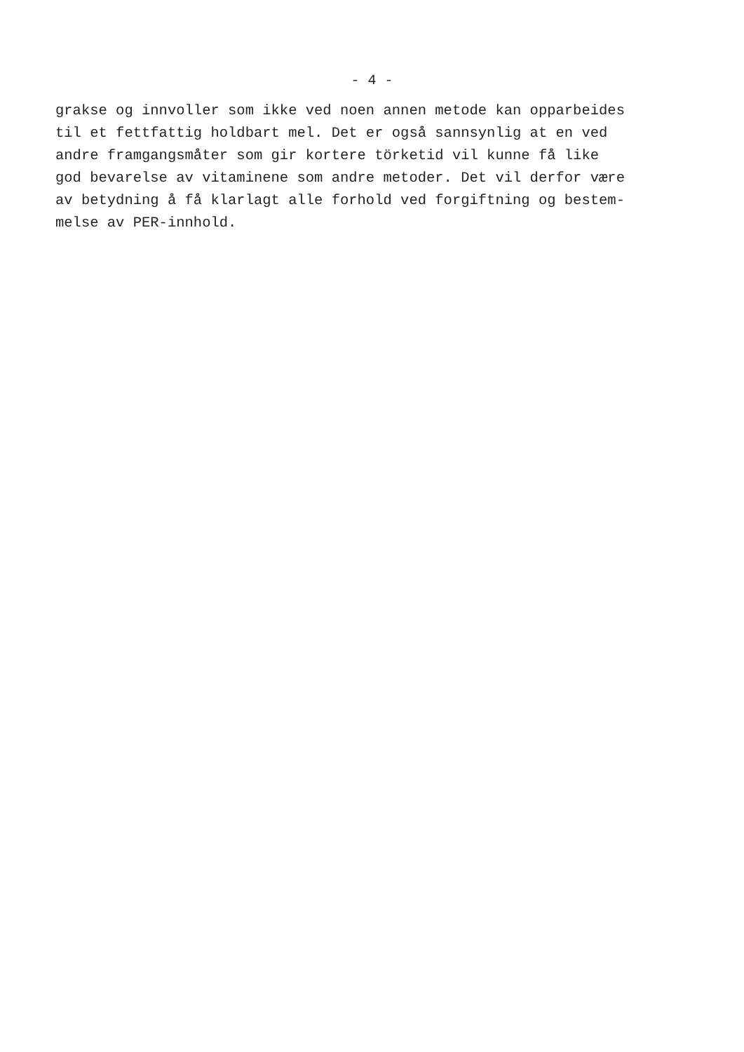- 4 -
grakse og innvoller som ikke ved noen annen metode kan opparbeides til et fettfattig holdbart mel. Det er også sannsynlig at en ved andre framgangsmåter som gir kortere törketid vil kunne få like god bevarelse av vitaminene som andre metoder. Det vil derfor være av betydning å få klarlagt alle forhold ved forgiftning og bestem- melse av PER-innhold.